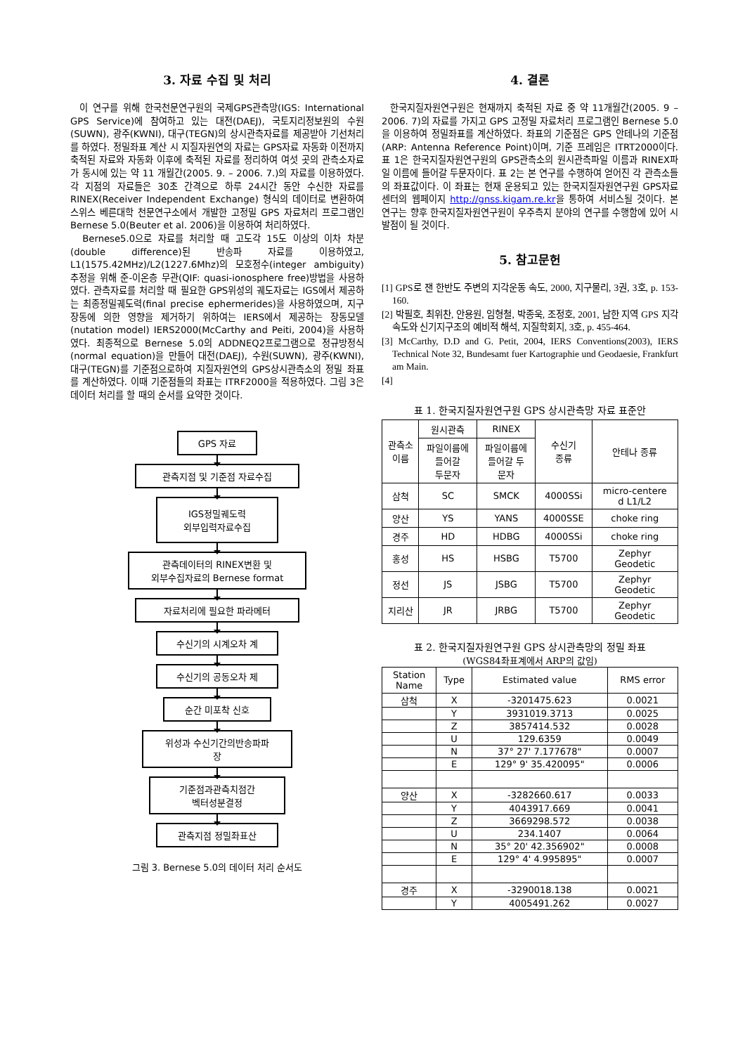3. 자료 수집 및 처리
이 연구를 위해 한국천문연구원의 국제GPS관측망(IGS: International GPS Service)에 참여하고 있는 대전(DAEJ), 국토지리정보원의 수원(SUWN), 광주(KWNI), 대구(TEGN)의 상시관측자료를 제공받아 기선처리를 하였다. 정밀좌표 계산 시 지질자원연의 자료는 GPS자료 자동화 이전까지 축적된 자료와 자동화 이후에 축적된 자료를 정리하여 여섯 곳의 관측소자료가 동시에 있는 약 11 개월간(2005. 9. – 2006. 7.)의 자료를 이용하였다. 각 지점의 자료들은 30초 간격으로 하루 24시간 동안 수신한 자료를 RINEX(Receiver Independent Exchange) 형식의 데이터로 변환하여 스위스 베른대학 천문연구소에서 개발한 고정밀 GPS 자료처리 프로그램인 Bernese 5.0(Beuter et al. 2006)을 이용하여 처리하였다.
Bernese5.0으로 자료를 처리할 때 고도각 15도 이상의 이차 차분(double difference)된 반송파 자료를 이용하였고, L1(1575.42MHz)/L2(1227.6Mhz)의 모호정수(integer ambiguity) 추정을 위해 준-이온층 무관(QIF: quasi-ionosphere free)방법을 사용하였다. 관측자료를 처리할 때 필요한 GPS위성의 궤도자료는 IGS에서 제공하는 최종정밀궤도력(final precise ephermerides)을 사용하였으며, 지구장동에 의한 영향을 제거하기 위하여는 IERS에서 제공하는 장동모델(nutation model) IERS2000(McCarthy and Peiti, 2004)을 사용하였다. 최종적으로 Bernese 5.0의 ADDNEQ2프로그램으로 정규방정식(normal equation)을 만들어 대전(DAEJ), 수원(SUWN), 광주(KWNI), 대구(TEGN)를 기준점으로하여 지질자원연의 GPS상시관측소의 정밀 좌표를 계산하였다. 이때 기준점들의 좌표는 ITRF2000을 적용하였다. 그림 3은 데이터 처리를 할 때의 순서를 요약한 것이다.
GPS 자료
관측지점 및 기준점 자료수집
IGS정밀궤도력
외부입력자료수집
관측데이터의 RINEX변환 및
외부수집자료의 Bernese format
자료처리에 필요한 파라메터
수신기의 시계오차 계
수신기의 공동오차 제
순간 미포착 신호
위성과 수신기간의반송파파
장
기준점과관측치점간
벡터성분결정
관측지점 정밀좌표산
그림 3. Bernese 5.0의 데이터 처리 순서도
4. 결론
한국지질자원연구원은 현재까지 축적된 자료 중 약 11개월간(2005. 9 – 2006. 7)의 자료를 가지고 GPS 고정밀 자료처리 프로그램인 Bernese 5.0을 이용하여 정밀좌표를 계산하였다. 좌표의 기준점은 GPS 안테나의 기준점(ARP: Antenna Reference Point)이며, 기준 프레임은 ITRT2000이다. 표 1은 한국지질자원연구원의 GPS관측소의 원시관측파일 이름과 RINEX파일 이름에 들어갈 두문자이다. 표 2는 본 연구를 수행하여 얻어진 각 관측소들의 좌표값이다. 이 좌표는 현재 운용되고 있는 한국지질자원연구원 GPS자료센터의 웹페이지 http://gnss.kigam.re.kr을 통하여 서비스될 것이다. 본 연구는 향후 한국지질자원연구원이 우주측지 분야의 연구를 수행함에 있어 시발점이 될 것이다.
5. 참고문헌
[1] GPS로 잰 한반도 주변의 지각운동 속도, 2000, 지구물리, 3권, 3호, p. 153-160.
[2] 박필호, 최위찬, 안용원, 임형철, 박종욱, 조정호, 2001, 남한 지역 GPS 지각속도와 신기지구조의 예비적 해석, 지질학회지, 3호, p. 455-464.
[3] McCarthy, D.D and G. Petit, 2004, IERS Conventions(2003), IERS Technical Note 32, Bundesamt fuer Kartographie und Geodaesie, Frankfurt am Main.
[4]
표 1. 한국지질자원연구원 GPS 상시관측망 자료 표준안
| 관측소 이름 | 원시관측 | RINEX | 수신기 종류 | 안테나 종류 |
| --- | --- | --- | --- | --- |
| | 파일이름에 들어갈 두문자 | 파일이름에 들어갈 두 문자 | | |
| 삼척 | SC | SMCK | 4000SSi | micro-centere d L1/L2 |
| 양산 | YS | YANS | 4000SSE | choke ring |
| 경주 | HD | HDBG | 4000SSi | choke ring |
| 홍성 | HS | HSBG | T5700 | Zephyr Geodetic |
| 정선 | JS | JSBG | T5700 | Zephyr Geodetic |
| 지리산 | JR | JRBG | T5700 | Zephyr Geodetic |
표 2. 한국지질자원연구원 GPS 상시관측망의 정밀 좌표
(WGS84좌표계에서 ARP의 값임)
| Station Name | Type | Estimated value | RMS error |
| --- | --- | --- | --- |
| 삼척 | X | -3201475.623 | 0.0021 |
| | Y | 3931019.3713 | 0.0025 |
| | Z | 3857414.532 | 0.0028 |
| | U | 129.6359 | 0.0049 |
| | N | 37° 27' 7.177678" | 0.0007 |
| | E | 129° 9' 35.420095" | 0.0006 |
| 양산 | X | -3282660.617 | 0.0033 |
| | Y | 4043917.669 | 0.0041 |
| | Z | 3669298.572 | 0.0038 |
| | U | 234.1407 | 0.0064 |
| | N | 35° 20' 42.356902" | 0.0008 |
| | E | 129° 4' 4.995895" | 0.0007 |
| 경주 | X | -3290018.138 | 0.0021 |
| | Y | 4005491.262 | 0.0027 |